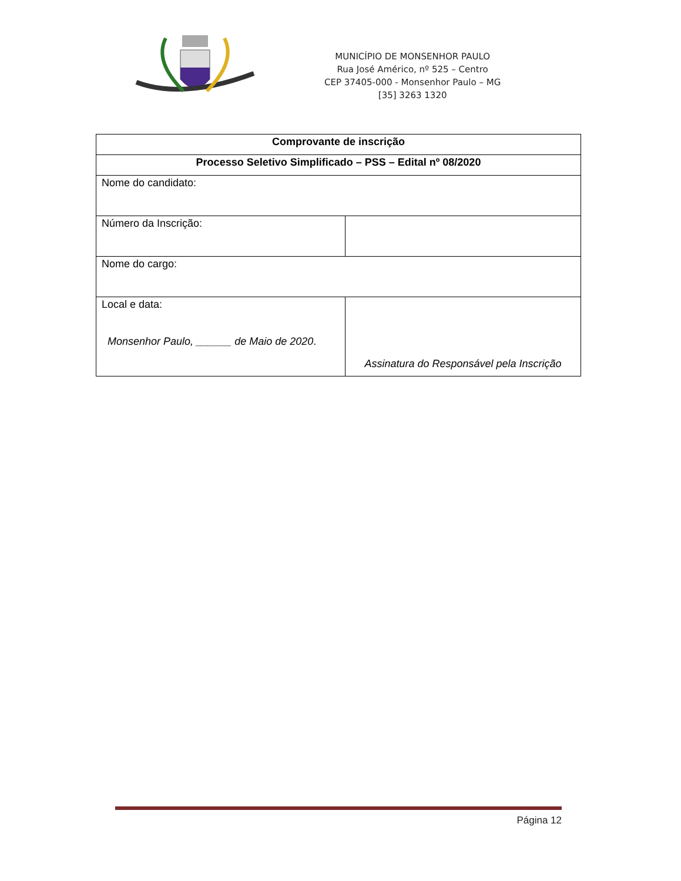MUNICÍPIO DE MONSENHOR PAULO
Rua José Américo, nº 525 – Centro
CEP 37405-000 - Monsenhor Paulo – MG
[35] 3263 1320
| Comprovante de inscrição | |
| --- | --- |
| Processo Seletivo Simplificado – PSS – Edital nº 08/2020 | |
| Nome do candidato: | |
| Número da Inscrição: | |
| Nome do cargo: | |
| Local e data: Monsenhor Paulo, ______ de Maio de 2020 . | Assinatura do Responsável pela Inscrição |
Página 12